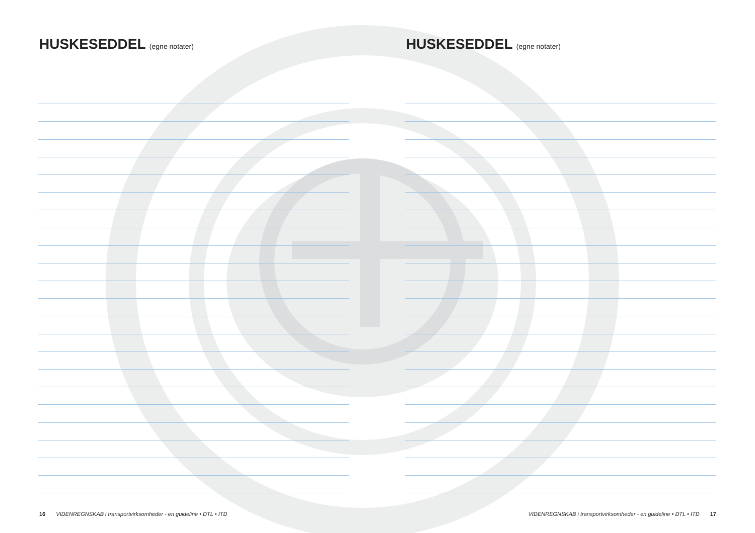HUSKESEDDEL (egne notater)
16 VIDENREGNSKAB i transportvirksomheder - en guideline • DTL • ITD
HUSKESEDDEL (egne notater)
VIDENREGNSKAB i transportvirksomheder - en guideline • DTL • ITD 17